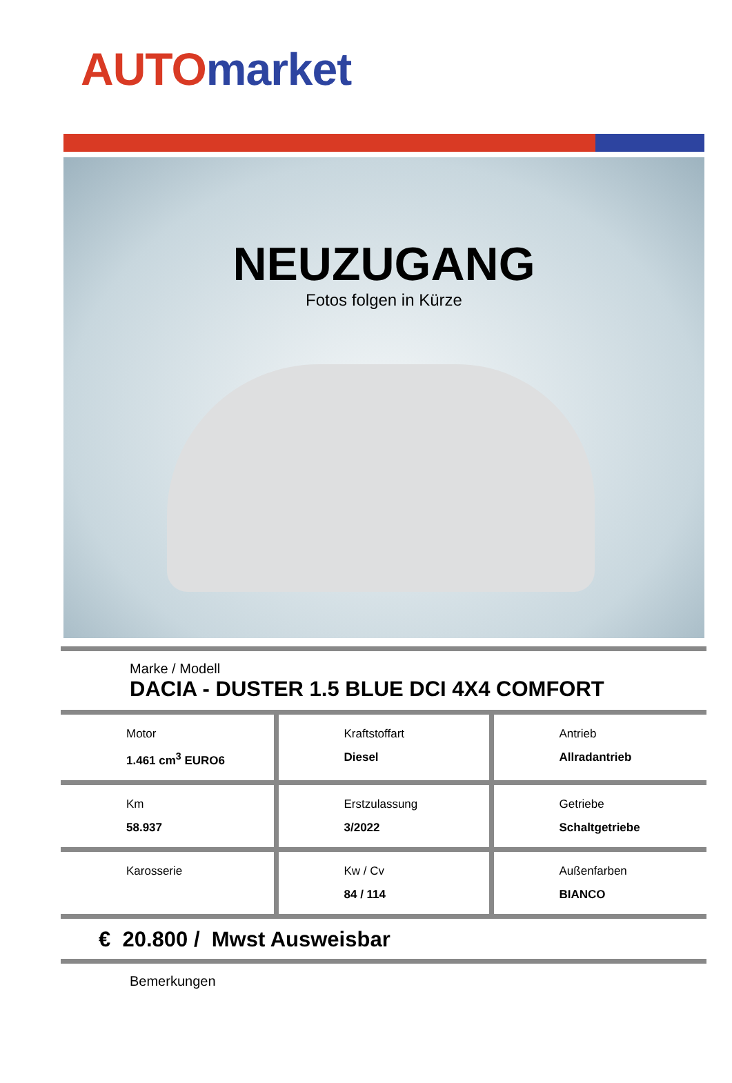AUTO market
NEUZUGANG
Fotos folgen in Kürze
Marke / Modell
DACIA - DUSTER 1.5 BLUE DCI 4X4 COMFORT
| Motor 1.461 cm<sup>3</sup> EURO6 | Kraftstoffart Diesel | Antrieb Allradantrieb |
| Km 58.937 | Erstzulassung 3/2022 | Getriebe Schaltgetriebe |
| Karosserie | Kw / Cv 84 / 114 | Außenfarben BIANCO |
€ 20.800 / Mwst Ausweisbar
Bemerkungen